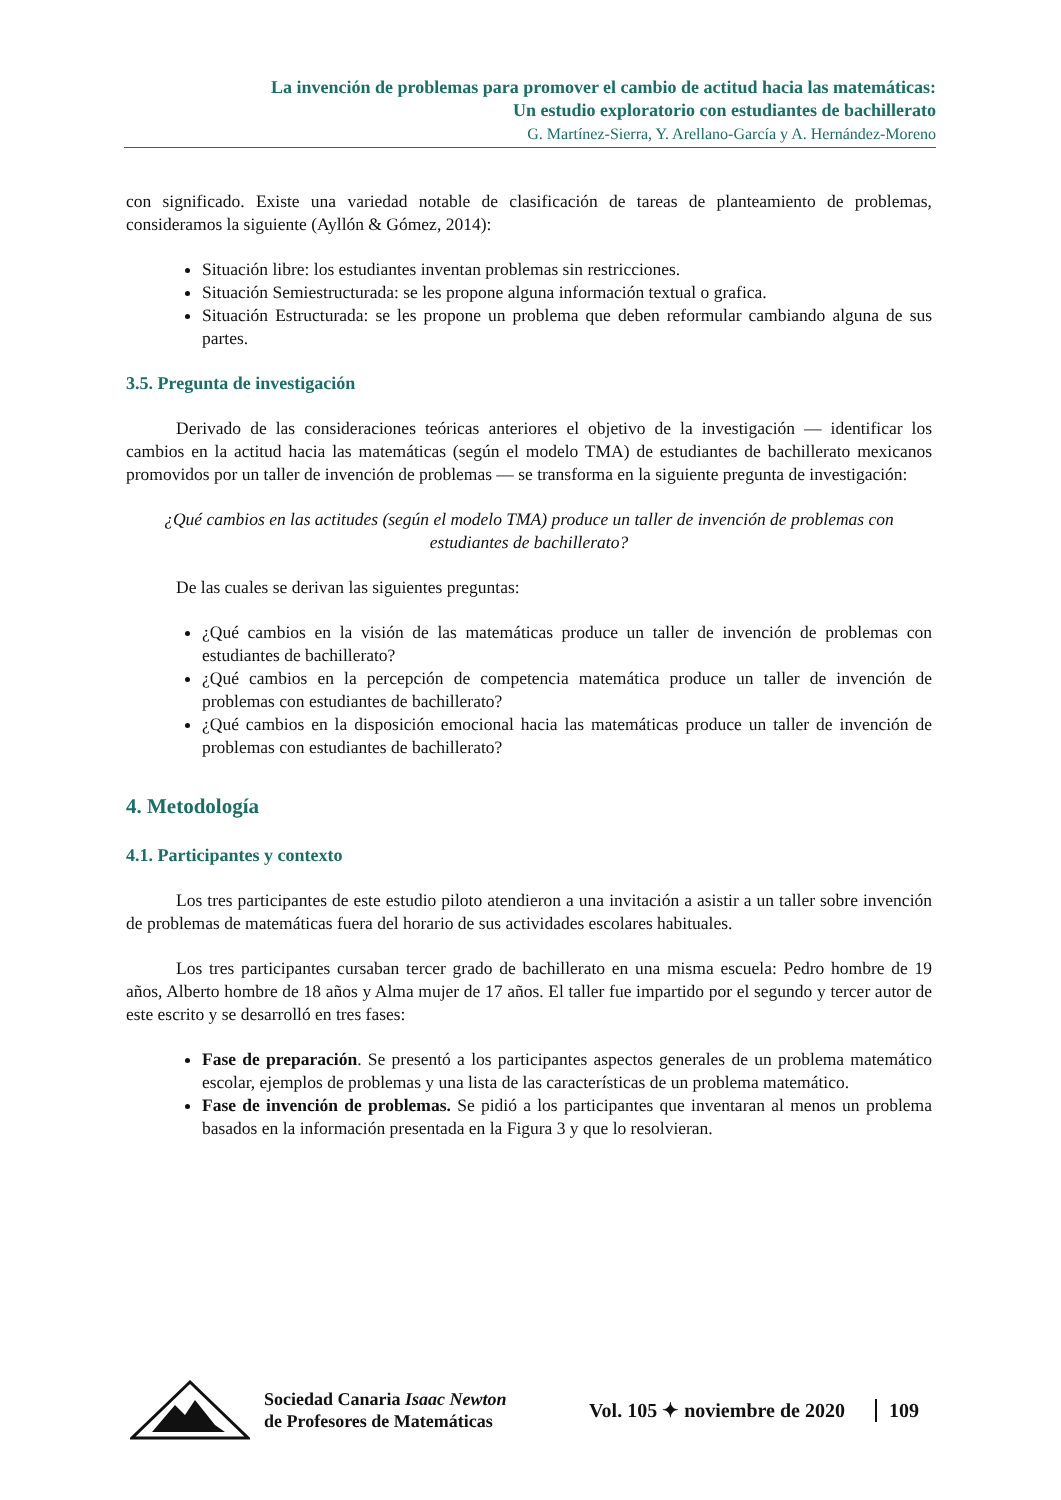La invención de problemas para promover el cambio de actitud hacia las matemáticas:
Un estudio exploratorio con estudiantes de bachillerato
G. Martínez-Sierra, Y. Arellano-García y A. Hernández-Moreno
con significado. Existe una variedad notable de clasificación de tareas de planteamiento de problemas, consideramos la siguiente (Ayllón & Gómez, 2014):
Situación libre: los estudiantes inventan problemas sin restricciones.
Situación Semiestructurada: se les propone alguna información textual o grafica.
Situación Estructurada: se les propone un problema que deben reformular cambiando alguna de sus partes.
3.5. Pregunta de investigación
Derivado de las consideraciones teóricas anteriores el objetivo de la investigación — identificar los cambios en la actitud hacia las matemáticas (según el modelo TMA) de estudiantes de bachillerato mexicanos promovidos por un taller de invención de problemas — se transforma en la siguiente pregunta de investigación:
¿Qué cambios en las actitudes (según el modelo TMA) produce un taller de invención de problemas con estudiantes de bachillerato?
De las cuales se derivan las siguientes preguntas:
¿Qué cambios en la visión de las matemáticas produce un taller de invención de problemas con estudiantes de bachillerato?
¿Qué cambios en la percepción de competencia matemática produce un taller de invención de problemas con estudiantes de bachillerato?
¿Qué cambios en la disposición emocional hacia las matemáticas produce un taller de invención de problemas con estudiantes de bachillerato?
4. Metodología
4.1. Participantes y contexto
Los tres participantes de este estudio piloto atendieron a una invitación a asistir a un taller sobre invención de problemas de matemáticas fuera del horario de sus actividades escolares habituales.
Los tres participantes cursaban tercer grado de bachillerato en una misma escuela: Pedro hombre de 19 años, Alberto hombre de 18 años y Alma mujer de 17 años. El taller fue impartido por el segundo y tercer autor de este escrito y se desarrolló en tres fases:
Fase de preparación. Se presentó a los participantes aspectos generales de un problema matemático escolar, ejemplos de problemas y una lista de las características de un problema matemático.
Fase de invención de problemas. Se pidió a los participantes que inventaran al menos un problema basados en la información presentada en la Figura 3 y que lo resolvieran.
Sociedad Canaria Isaac Newton
de Profesores de Matemáticas
Vol. 105 ✦ noviembre de 2020 109